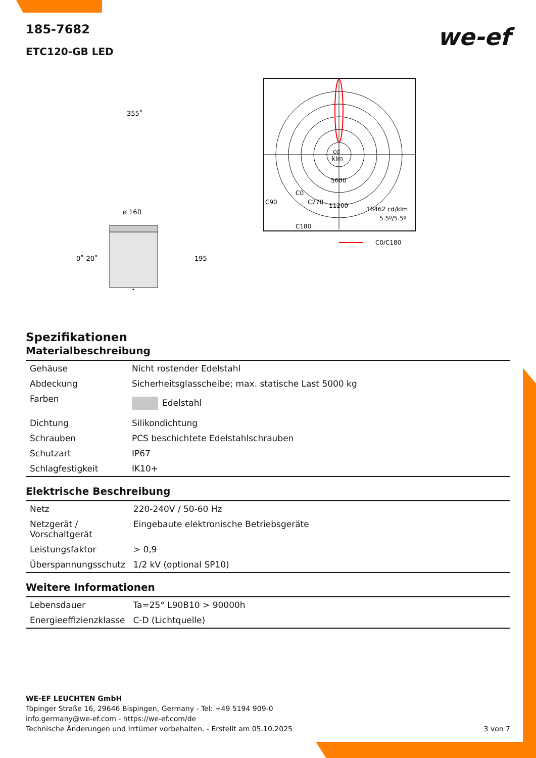185-7682
ETC120-GB LED
we-ef
355˚
ø 160
0˚-20˚
195
cd
klm
5600
11200
C90
C0
C270
C180
16462 cd/klm
5.5º/5.5º
C0/C180
Spezifikationen
Materialbeschreibung
| Gehäuse | Nicht rostender Edelstahl |
| Abdeckung | Sicherheitsglasscheibe; max. statische Last 5000 kg |
| Farben | Edelstahl |
| Dichtung | Silikondichtung |
| Schrauben | PCS beschichtete Edelstahlschrauben |
| Schutzart | IP67 |
| Schlagfestigkeit | IK10+ |
Elektrische Beschreibung
| Netz | 220-240V / 50-60 Hz |
| Netzgerät / Vorschaltgerät | Eingebaute elektronische Betriebsgeräte |
| Leistungsfaktor | > 0,9 |
| Überspannungsschutz | 1/2 kV (optional SP10) |
Weitere Informationen
| Lebensdauer | Ta=25° L90B10 > 90000h |
| Energieeffizienzklasse | C-D (Lichtquelle) |
WE-EF LEUCHTEN GmbH
Töpinger Straße 16, 29646 Bispingen, Germany - Tel: +49 5194 909-0
info.germany@we-ef.com - https://we-ef.com/de
Technische Änderungen und Irrtümer vorbehalten. - Erstellt am 05.10.2025 3 von 7